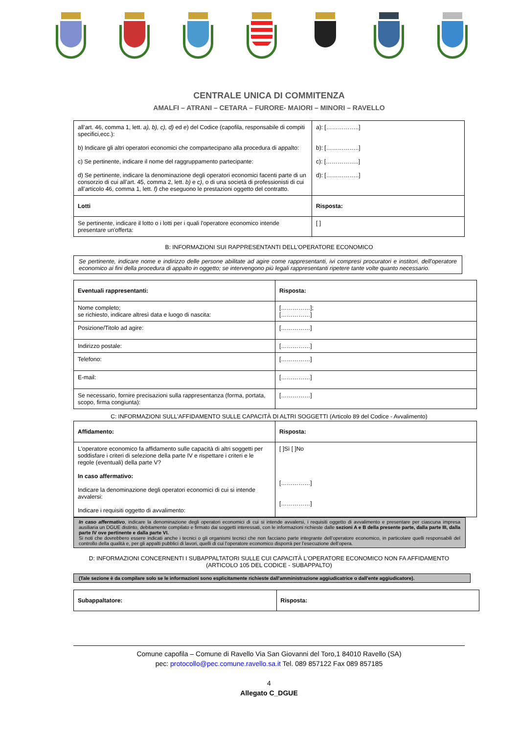CENTRALE UNICA DI COMMITENZA
AMALFI – ATRANI – CETARA – FURORE- MAIORI – MINORI – RAVELLO
| all’art. 46, comma 1, lett. a), b), c), d) ed e ) del Codice (capofila, responsabile di compiti specifici,ecc.): b) Indicare gli altri operatori economici che compartecipano alla procedura di appalto: c) Se pertinente, indicare il nome del raggruppamento partecipante: d) Se pertinente, indicare la denominazione degli operatori economici facenti parte di un consorzio di cui all’art. 45, comma 2, lett. b) e c) , o di una società di professionisti di cui all’articolo 46, comma 1, lett. f) che eseguono le prestazioni oggetto del contratto. | a): [……………..] b): [……………..] c): [……………..] d): [……………..] |
| Lotti | Risposta: |
| Se pertinente, indicare il lotto o i lotti per i quali l'operatore economico intende presentare un'offerta: | [ ] |
B: INFORMAZIONI SUI RAPPRESENTANTI DELL'OPERATORE ECONOMICO
Se pertinente, indicare nome e indirizzo delle persone abilitate ad agire come rappresentanti, ivi compresi procuratori e institori, dell'operatore economico ai fini della procedura di appalto in oggetto; se intervengono più legali rappresentanti ripetere tante volte quanto necessario.
| Eventuali rappresentanti: | Risposta: |
| --- | --- |
| Nome completo; se richiesto, indicare altresì data e luogo di nascita: | [……………]; [……………] |
| Posizione/Titolo ad agire: | [……………] |
| Indirizzo postale: | [……………] |
| Telefono: | [……………] |
| E-mail: | [……………] |
| Se necessario, fornire precisazioni sulla rappresentanza (forma, portata, scopo, firma congiunta): | [……………] |
C: INFORMAZIONI SULL'AFFIDAMENTO SULLE CAPACITÀ DI ALTRI SOGGETTI (Articolo 89 del Codice - Avvalimento)
| Affidamento: | Risposta: |
| --- | --- |
| L'operatore economico fa affidamento sulle capacità di altri soggetti per soddisfare i criteri di selezione della parte IV e rispettare i criteri e le regole (eventuali) della parte V? In caso affermativo: Indicare la denominazione degli operatori economici di cui si intende avvalersi: Indicare i requisiti oggetto di avvalimento: | [ ]Sì [ ]No [……………] [……………] |
In caso affermativo, indicare la denominazione degli operatori economici di cui si intende avvalersi, i requisiti oggetto di avvalimento e presentare per ciascuna impresa ausiliaria un DGUE distinto, debitamente compilato e firmato dai soggetti interessati, con le informazioni richieste dalle sezioni A e B della presente parte, dalla parte III, dalla parte IV ove pertinente e dalla parte VI.
Si noti che dovrebbero essere indicati anche i tecnici o gli organismi tecnici che non facciano parte integrante dell’operatore economico, in particolare quelli responsabili del controllo della qualità e, per gli appalti pubblici di lavori, quelli di cui l’operatore economico disporrà per l’esecuzione dell’opera.
D: INFORMAZIONI CONCERNENTI I SUBAPPALTATORI SULLE CUI CAPACITÀ L'OPERATORE ECONOMICO NON FA AFFIDAMENTO
(ARTICOLO 105 DEL CODICE - SUBAPPALTO)
(Tale sezione è da compilare solo se le informazioni sono esplicitamente richieste dall'amministrazione aggiudicatrice o dall'ente aggiudicatore).
| Subappaltatore: | Risposta: |
| --- | --- |
Comune capofila – Comune di Ravello Via San Giovanni del Toro,1 84010 Ravello (SA)
pec: protocollo@pec.comune.ravello.sa.it Tel. 089 857122 Fax 089 857185
4
Allegato C_DGUE